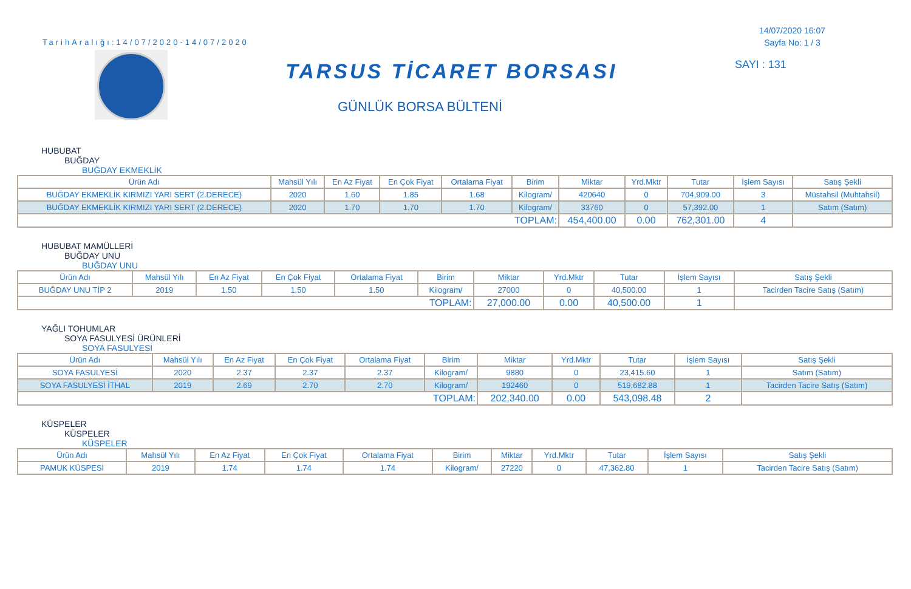TarihAralığı:14/07/2020-14/07/2020
TARSUS TİCARET BORSASI
GÜNLÜK BORSA BÜLTENİ
14/07/2020 16:07
Sayfa No: 1 / 3
SAYI : 131
HUBUBAT
BUĞDAY
BUĞDAY EKMEKLİK
| Ürün Adı | Mahsül Yılı | En Az Fiyat | En Çok Fiyat | Ortalama Fiyat | Birim | Miktar | Yrd.Mktr | Tutar | İşlem Sayısı | Satış Şekli |
| --- | --- | --- | --- | --- | --- | --- | --- | --- | --- | --- |
| BUĞDAY EKMEKLİK KIRMIZI YARI SERT (2.DERECE) | 2020 | 1.60 | 1.85 | 1.68 | Kilogram/ | 420640 | 0 | 704,909.00 | 3 | Müstahsil (Muhtahsil) |
| BUĞDAY EKMEKLİK KIRMIZI YARI SERT (2.DERECE) | 2020 | 1.70 | 1.70 | 1.70 | Kilogram/ | 33760 | 0 | 57,392.00 | 1 | Satım (Satım) |
| TOPLAM: | | | | | | 454,400.00 | 0.00 | 762,301.00 | 4 | |
HUBUBAT MAMÜLLERİ
BUĞDAY UNU
BUĞDAY UNU
| Ürün Adı | Mahsül Yılı | En Az Fiyat | En Çok Fiyat | Ortalama Fiyat | Birim | Miktar | Yrd.Mktr | Tutar | İşlem Sayısı | Satış Şekli |
| --- | --- | --- | --- | --- | --- | --- | --- | --- | --- | --- |
| BUĞDAY UNU TİP 2 | 2019 | 1.50 | 1.50 | 1.50 | Kilogram/ | 27000 | 0 | 40,500.00 | 1 | Tacirden Tacire Satış (Satım) |
| TOPLAM: | | | | | | 27,000.00 | 0.00 | 40,500.00 | 1 | |
YAĞLI TOHUMLAR
SOYA FASULYESİ ÜRÜNLERİ
SOYA FASULYESİ
| Ürün Adı | Mahsül Yılı | En Az Fiyat | En Çok Fiyat | Ortalama Fiyat | Birim | Miktar | Yrd.Mktr | Tutar | İşlem Sayısı | Satış Şekli |
| --- | --- | --- | --- | --- | --- | --- | --- | --- | --- | --- |
| SOYA FASULYESİ | 2020 | 2.37 | 2.37 | 2.37 | Kilogram/ | 9880 | 0 | 23,415.60 | 1 | Satım (Satım) |
| SOYA FASULYESİ İTHAL | 2019 | 2.69 | 2.70 | 2.70 | Kilogram/ | 192460 | 0 | 519,682.88 | 1 | Tacirden Tacire Satış (Satım) |
| TOPLAM: | | | | | | 202,340.00 | 0.00 | 543,098.48 | 2 | |
KÜSPELER
KÜSPELER
KÜSPELER
| Ürün Adı | Mahsül Yılı | En Az Fiyat | En Çok Fiyat | Ortalama Fiyat | Birim | Miktar | Yrd.Mktr | Tutar | İşlem Sayısı | Satış Şekli |
| --- | --- | --- | --- | --- | --- | --- | --- | --- | --- | --- |
| PAMUK KÜSPESİ | 2019 | 1.74 | 1.74 | 1.74 | Kilogram/ | 27220 | 0 | 47,362.80 | 1 | Tacirden Tacire Satış (Satım) |